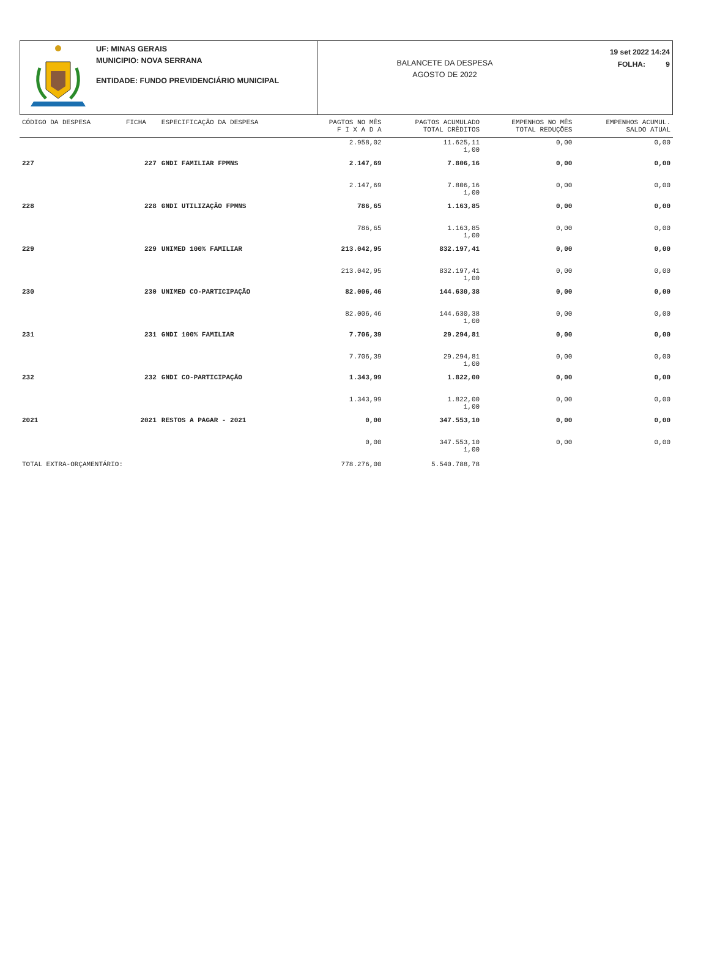UF: MINAS GERAIS
MUNICIPIO: NOVA SERRANA
ENTIDADE: FUNDO PREVIDENCIÁRIO MUNICIPAL
BALANCETE DA DESPESA
AGOSTO DE 2022
19 set 2022 14:24
FOLHA: 9
| CÓDIGO DA DESPESA | FICHA | ESPECIFICAÇÃO DA DESPESA | PAGTOS NO MÊS F I X A D A | PAGTOS ACUMULADO TOTAL CRÈDITOS | EMPENHOS NO MÊS TOTAL REDUÇÕES | EMPENHOS ACUMUL. SALDO ATUAL |
| --- | --- | --- | --- | --- | --- | --- |
| | | | 2.958,02 | 11.625,11 1,00 | 0,00 | 0,00 |
| 227 | 227 | GNDI FAMILIAR FPMNS | 2.147,69 | 7.806,16 | 0,00 | 0,00 |
| | | | 2.147,69 | 7.806,16 1,00 | 0,00 | 0,00 |
| 228 | 228 | GNDI UTILIZAÇÃO FPMNS | 786,65 | 1.163,85 | 0,00 | 0,00 |
| | | | 786,65 | 1.163,85 1,00 | 0,00 | 0,00 |
| 229 | 229 | UNIMED 100% FAMILIAR | 213.042,95 | 832.197,41 | 0,00 | 0,00 |
| | | | 213.042,95 | 832.197,41 1,00 | 0,00 | 0,00 |
| 230 | 230 | UNIMED CO-PARTICIPAÇÃO | 82.006,46 | 144.630,38 | 0,00 | 0,00 |
| | | | 82.006,46 | 144.630,38 1,00 | 0,00 | 0,00 |
| 231 | 231 | GNDI 100% FAMILIAR | 7.706,39 | 29.294,81 | 0,00 | 0,00 |
| | | | 7.706,39 | 29.294,81 1,00 | 0,00 | 0,00 |
| 232 | 232 | GNDI CO-PARTICIPAÇÃO | 1.343,99 | 1.822,00 | 0,00 | 0,00 |
| | | | 1.343,99 | 1.822,00 1,00 | 0,00 | 0,00 |
| 2021 | 2021 | RESTOS A PAGAR - 2021 | 0,00 | 347.553,10 | 0,00 | 0,00 |
| | | | 0,00 | 347.553,10 1,00 | 0,00 | 0,00 |
| TOTAL EXTRA-ORÇAMENTÁRIO: | | | 778.276,00 | 5.540.788,78 | | |